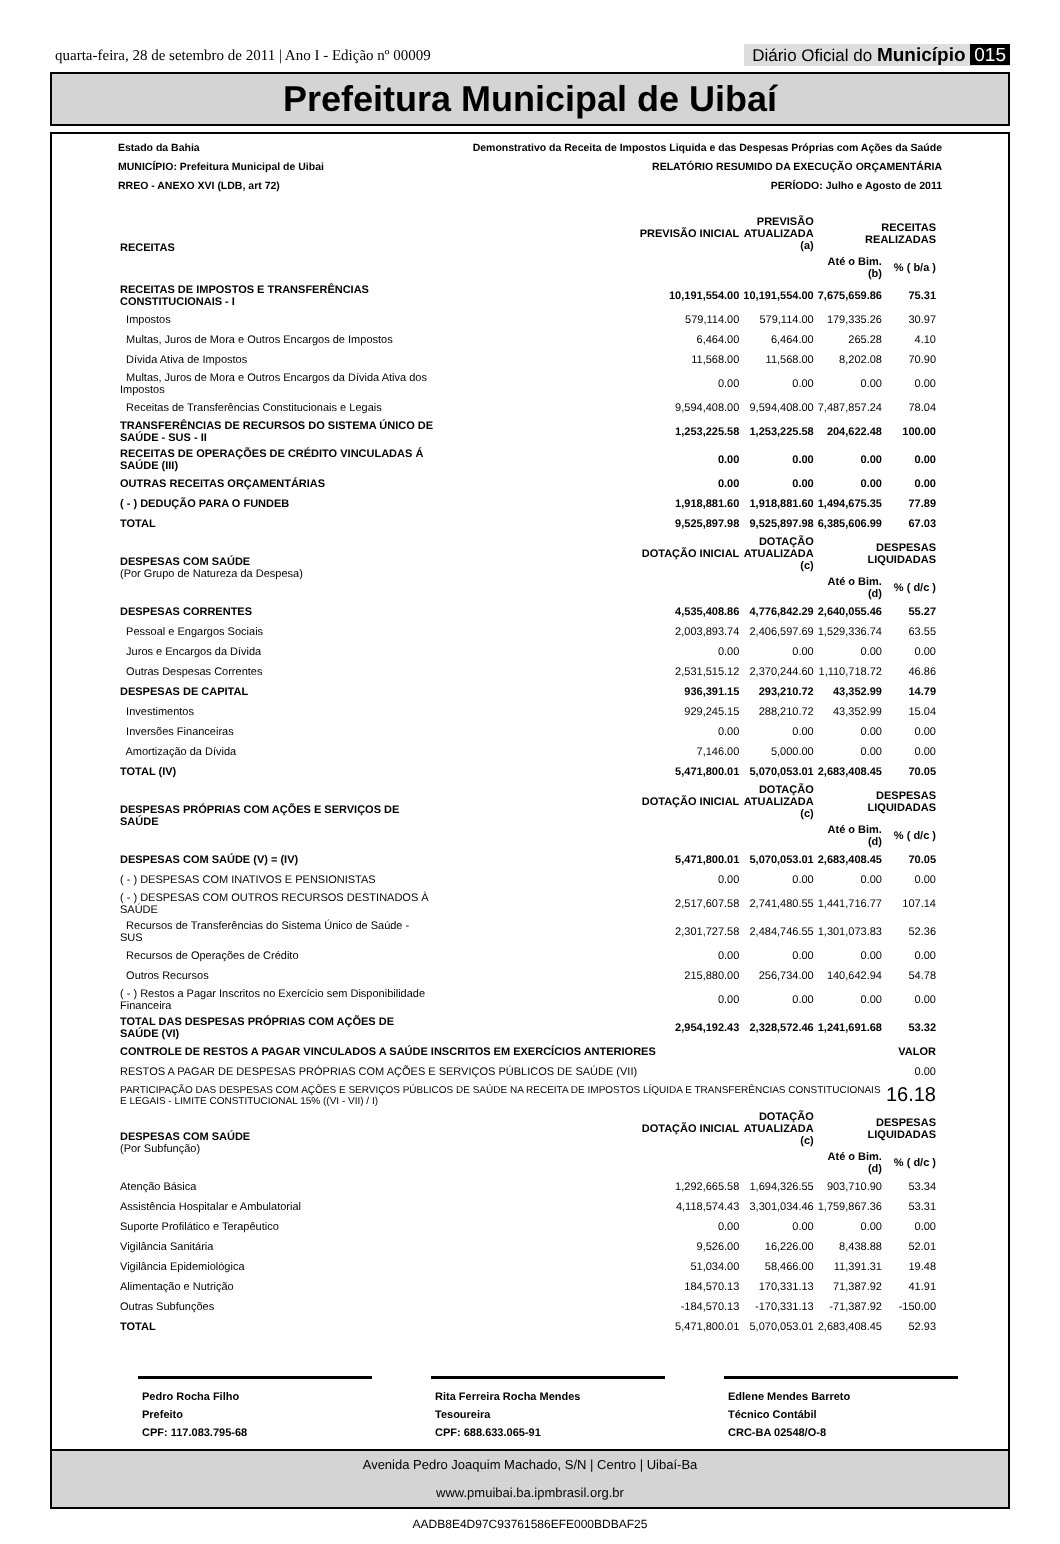quarta-feira, 28 de setembro de 2011 | Ano I - Edição nº 00009 Diário Oficial do Município 015
Prefeitura Municipal de Uibaí
Estado da Bahia Demonstrativo da Receita de Impostos Liquida e das Despesas Próprias com Ações da Saúde
MUNICÍPIO: Prefeitura Municipal de Uibai RELATÓRIO RESUMIDO DA EXECUÇÃO ORÇAMENTÁRIA
RREO - ANEXO XVI (LDB, art 72) PERÍODO: Julho e Agosto de 2011
| RECEITAS | PREVISÃO INICIAL | PREVISÃO ATUALIZADA (a) | RECEITAS REALIZADAS | |
| --- | --- | --- | --- | --- |
| | | | Até o Bim. (b) | % ( b/a ) |
| RECEITAS DE IMPOSTOS E TRANSFERÊNCIAS CONSTITUCIONAIS - I | 10,191,554.00 | 10,191,554.00 | 7,675,659.86 | 75.31 |
| Impostos | 579,114.00 | 579,114.00 | 179,335.26 | 30.97 |
| Multas, Juros de Mora e Outros Encargos de Impostos | 6,464.00 | 6,464.00 | 265.28 | 4.10 |
| Dívida Ativa de Impostos | 11,568.00 | 11,568.00 | 8,202.08 | 70.90 |
| Multas, Juros de Mora e Outros Encargos da Dívida Ativa dos Impostos | 0.00 | 0.00 | 0.00 | 0.00 |
| Receitas de Transferências Constitucionais e Legais | 9,594,408.00 | 9,594,408.00 | 7,487,857.24 | 78.04 |
| TRANSFERÊNCIAS DE RECURSOS DO SISTEMA ÚNICO DE SAÚDE - SUS - II | 1,253,225.58 | 1,253,225.58 | 204,622.48 | 100.00 |
| RECEITAS DE OPERAÇÕES DE CRÉDITO VINCULADAS Á SAÚDE (III) | 0.00 | 0.00 | 0.00 | 0.00 |
| OUTRAS RECEITAS ORÇAMENTÁRIAS | 0.00 | 0.00 | 0.00 | 0.00 |
| ( - ) DEDUÇÃO PARA O FUNDEB | 1,918,881.60 | 1,918,881.60 | 1,494,675.35 | 77.89 |
| TOTAL | 9,525,897.98 | 9,525,897.98 | 6,385,606.99 | 67.03 |
| DESPESAS COM SAÚDE (Por Grupo de Natureza da Despesa) | DOTAÇÃO INICIAL | DOTAÇÃO ATUALIZADA (c) | DESPESAS LIQUIDADAS | |
| | | | Até o Bim. (d) | % ( d/c ) |
| DESPESAS CORRENTES | 4,535,408.86 | 4,776,842.29 | 2,640,055.46 | 55.27 |
| Pessoal e Engargos Sociais | 2,003,893.74 | 2,406,597.69 | 1,529,336.74 | 63.55 |
| Juros e Encargos da Dívida | 0.00 | 0.00 | 0.00 | 0.00 |
| Outras Despesas Correntes | 2,531,515.12 | 2,370,244.60 | 1,110,718.72 | 46.86 |
| DESPESAS DE CAPITAL | 936,391.15 | 293,210.72 | 43,352.99 | 14.79 |
| Investimentos | 929,245.15 | 288,210.72 | 43,352.99 | 15.04 |
| Inversões Financeiras | 0.00 | 0.00 | 0.00 | 0.00 |
| Amortização da Dívida | 7,146.00 | 5,000.00 | 0.00 | 0.00 |
| TOTAL (IV) | 5,471,800.01 | 5,070,053.01 | 2,683,408.45 | 70.05 |
| DESPESAS PRÓPRIAS COM AÇÕES E SERVIÇOS DE SAÚDE | DOTAÇÃO INICIAL | DOTAÇÃO ATUALIZADA (c) | DESPESAS LIQUIDADAS | |
| | | | Até o Bim. (d) | % ( d/c ) |
| DESPESAS COM SAÚDE (V) = (IV) | 5,471,800.01 | 5,070,053.01 | 2,683,408.45 | 70.05 |
| ( - ) DESPESAS COM INATIVOS E PENSIONISTAS | 0.00 | 0.00 | 0.00 | 0.00 |
| ( - ) DESPESAS COM OUTROS RECURSOS DESTINADOS À SAÚDE | 2,517,607.58 | 2,741,480.55 | 1,441,716.77 | 107.14 |
| Recursos de Transferências do Sistema Único de Saúde - SUS | 2,301,727.58 | 2,484,746.55 | 1,301,073.83 | 52.36 |
| Recursos de Operações de Crédito | 0.00 | 0.00 | 0.00 | 0.00 |
| Outros Recursos | 215,880.00 | 256,734.00 | 140,642.94 | 54.78 |
| ( - ) Restos a Pagar Inscritos no Exercício sem Disponibilidade Financeira | 0.00 | 0.00 | 0.00 | 0.00 |
| TOTAL DAS DESPESAS PRÓPRIAS COM AÇÕES DE SAÚDE (VI) | 2,954,192.43 | 2,328,572.46 | 1,241,691.68 | 53.32 |
| CONTROLE DE RESTOS A PAGAR VINCULADOS A SAÚDE INSCRITOS EM EXERCÍCIOS ANTERIORES | | | | VALOR |
| RESTOS A PAGAR DE DESPESAS PRÓPRIAS COM AÇÕES E SERVIÇOS PÚBLICOS DE SAÚDE (VII) | | | | 0.00 |
| PARTICIPAÇÃO DAS DESPESAS COM AÇÕES E SERVIÇOS PÚBLICOS DE SAÚDE NA RECEITA DE IMPOSTOS LÍQUIDA E TRANSFERÊNCIAS CONSTITUCIONAIS E LEGAIS - LIMITE CONSTITUCIONAL 15% ((VI - VII) / I) | | | | 16.18 |
| DESPESAS COM SAÚDE (Por Subfunção) | DOTAÇÃO INICIAL | DOTAÇÃO ATUALIZADA (c) | DESPESAS LIQUIDADAS | |
| | | | Até o Bim. (d) | % ( d/c ) |
| Atenção Básica | 1,292,665.58 | 1,694,326.55 | 903,710.90 | 53.34 |
| Assistência Hospitalar e Ambulatorial | 4,118,574.43 | 3,301,034.46 | 1,759,867.36 | 53.31 |
| Suporte Profilático e Terapêutico | 0.00 | 0.00 | 0.00 | 0.00 |
| Vigilância Sanitária | 9,526.00 | 16,226.00 | 8,438.88 | 52.01 |
| Vigilância Epidemiológica | 51,034.00 | 58,466.00 | 11,391.31 | 19.48 |
| Alimentação e Nutrição | 184,570.13 | 170,331.13 | 71,387.92 | 41.91 |
| Outras Subfunções | -184,570.13 | -170,331.13 | -71,387.92 | -150.00 |
| TOTAL | 5,471,800.01 | 5,070,053.01 | 2,683,408.45 | 52.93 |
Pedro Rocha Filho
Prefeito
CPF: 117.083.795-68
Rita Ferreira Rocha Mendes
Tesoureira
CPF: 688.633.065-91
Edlene Mendes Barreto
Técnico Contábil
CRC-BA 02548/O-8
Avenida Pedro Joaquim Machado, S/N | Centro | Uibaí-Ba
www.pmuibai.ba.ipmbrasil.org.br
AADB8E4D97C93761586EFE000BDBAF25